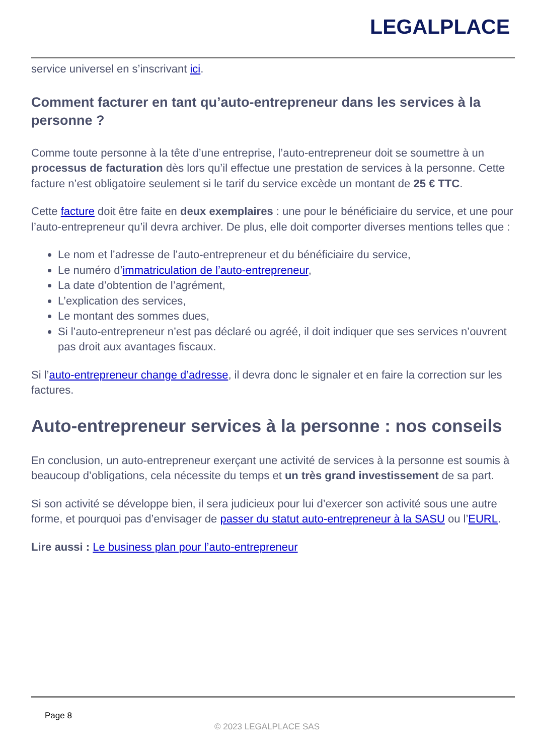LEGALPLACE
service universel en s’inscrivant ici.
Comment facturer en tant qu’auto-entrepreneur dans les services à la personne ?
Comme toute personne à la tête d’une entreprise, l’auto-entrepreneur doit se soumettre à un processus de facturation dès lors qu’il effectue une prestation de services à la personne. Cette facture n’est obligatoire seulement si le tarif du service excède un montant de 25 € TTC.
Cette facture doit être faite en deux exemplaires : une pour le bénéficiaire du service, et une pour l’auto-entrepreneur qu’il devra archiver. De plus, elle doit comporter diverses mentions telles que :
Le nom et l’adresse de l’auto-entrepreneur et du bénéficiaire du service,
Le numéro d’immatriculation de l’auto-entrepreneur,
La date d’obtention de l’agrément,
L’explication des services,
Le montant des sommes dues,
Si l’auto-entrepreneur n’est pas déclaré ou agréé, il doit indiquer que ses services n’ouvrent pas droit aux avantages fiscaux.
Si l’auto-entrepreneur change d’adresse, il devra donc le signaler et en faire la correction sur les factures.
Auto-entrepreneur services à la personne : nos conseils
En conclusion, un auto-entrepreneur exerçant une activité de services à la personne est soumis à beaucoup d’obligations, cela nécessite du temps et un très grand investissement de sa part.
Si son activité se développe bien, il sera judicieux pour lui d’exercer son activité sous une autre forme, et pourquoi pas d’envisager de passer du statut auto-entrepreneur à la SASU ou l’EURL.
Lire aussi : Le business plan pour l’auto-entrepreneur
Page 8
© 2023 LEGALPLACE SAS